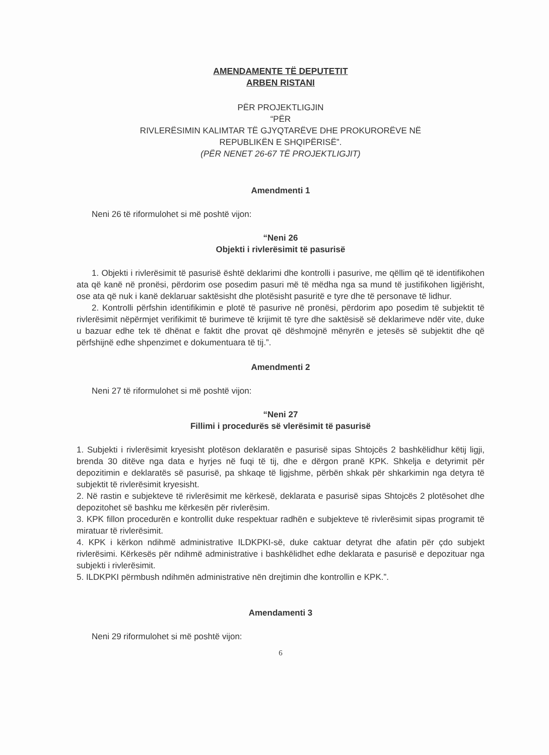AMENDAMENTE TË DEPUTETIT
ARBEN RISTANI
PËR PROJEKTLIGJIN
“PËR
RIVLERËSIMIN KALIMTAR TË GJYQTARËVE DHE PROKURORËVE NË
REPUBLIKËN E SHQIPËRISË”.
(PËR NENET 26-67 TË PROJEKTLIGJIT)
Amendmenti 1
Neni 26 të riformulohet si më poshtë vijon:
“Neni 26
Objekti i rivlerësimit të pasurisë
1. Objekti i rivlerësimit të pasurisë është deklarimi dhe kontrolli i pasurive, me qëllim që të identifikohen ata që kanë në pronësi, përdorim ose posedim pasuri më të mëdha nga sa mund të justifikohen ligjërisht, ose ata që nuk i kanë deklaruar saktësisht dhe plotësisht pasuritë e tyre dhe të personave të lidhur.
2. Kontrolli përfshin identifikimin e plotë të pasurive në pronësi, përdorim apo posedim të subjektit të rivlerësimit nëpërmjet verifikimit të burimeve të krijimit të tyre dhe saktësisë së deklarimeve ndër vite, duke u bazuar edhe tek të dhënat e faktit dhe provat që dëshmojnë mënyrën e jetesës së subjektit dhe që përfshijnë edhe shpenzimet e dokumentuara të tij.”.
Amendmenti 2
Neni 27 të riformulohet si më poshtë vijon:
“Neni 27
Fillimi i procedurës së vlerësimit të pasurisë
1. Subjekti i rivlerësimit kryesisht plotëson deklaratën e pasurisë sipas Shtojcës 2 bashkëlidhur këtij ligji, brenda 30 ditëve nga data e hyrjes në fuqi të tij, dhe e dërgon pranë KPK. Shkelja e detyrimit për depozitimin e deklaratës së pasurisë, pa shkaqe të ligjshme, përbën shkak për shkarkimin nga detyra të subjektit të rivlerësimit kryesisht.
2. Në rastin e subjekteve të rivlerësimit me kërkesë, deklarata e pasurisë sipas Shtojcës 2 plotësohet dhe depozitohet së bashku me kërkesën për rivlerësim.
3. KPK fillon procedurën e kontrollit duke respektuar radhën e subjekteve të rivlerësimit sipas programit të miratuar të rivlerësimit.
4. KPK i kërkon ndihmë administrative ILDKPKI-së, duke caktuar detyrat dhe afatin për çdo subjekt rivlerësimi. Kërkesës për ndihmë administrative i bashkëlidhet edhe deklarata e pasurisë e depozituar nga subjekti i rivlerësimit.
5. ILDKPKI përmbush ndihmën administrative nën drejtimin dhe kontrollin e KPK.”.
Amendamenti 3
Neni 29 riformulohet si më poshtë vijon:
6